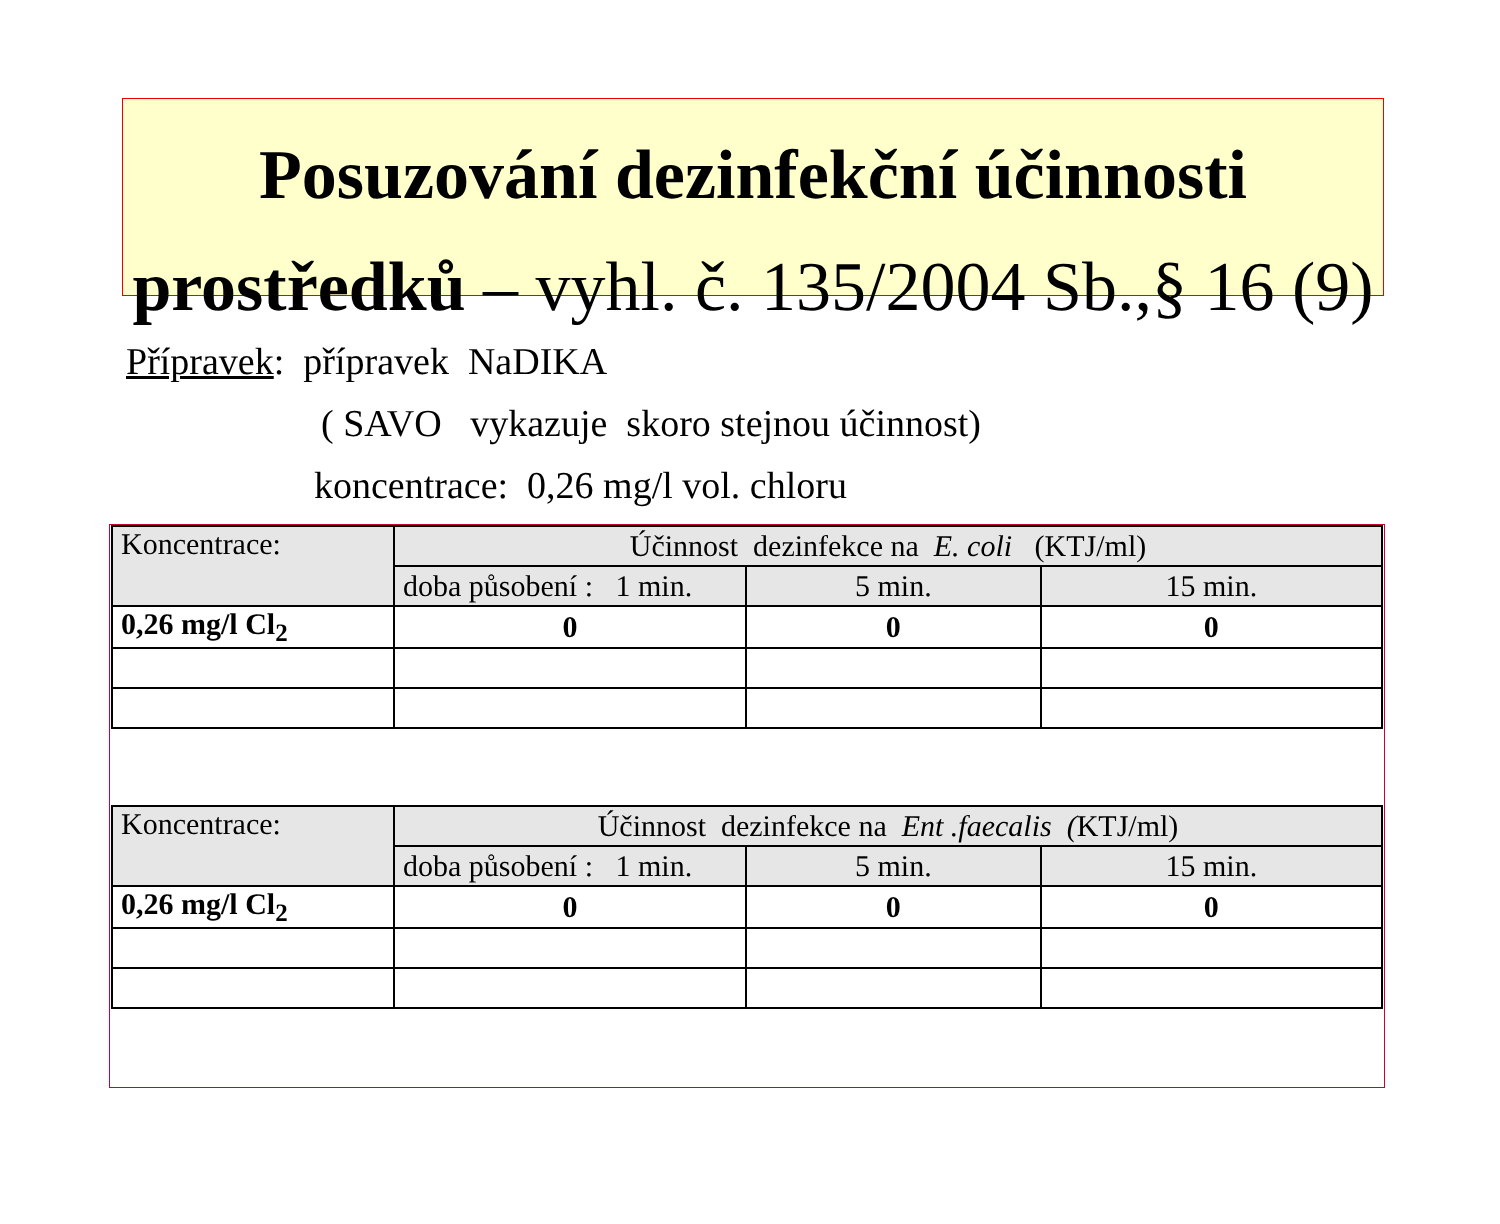Posuzování dezinfekční účinnosti
prostředků – vyhl. č. 135/2004 Sb.,§ 16 (9)
Přípravek: přípravek NaDIKA
( SAVO vykazuje skoro stejnou účinnost)
koncentrace: 0,26 mg/l vol. chloru
| Koncentrace: | Účinnost dezinfekce na E. coli (KTJ/ml) | | |
| --- | --- | --- | --- |
| | doba působení : 1 min. | 5 min. | 15 min. |
| 0,26 mg/l Cl<sub>2</sub> | 0 | 0 | 0 |
| Koncentrace: | Účinnost dezinfekce na Ent .faecalis ( KTJ/ml) | | |
| --- | --- | --- | --- |
| | doba působení : 1 min. | 5 min. | 15 min. |
| 0,26 mg/l Cl<sub>2</sub> | 0 | 0 | 0 |